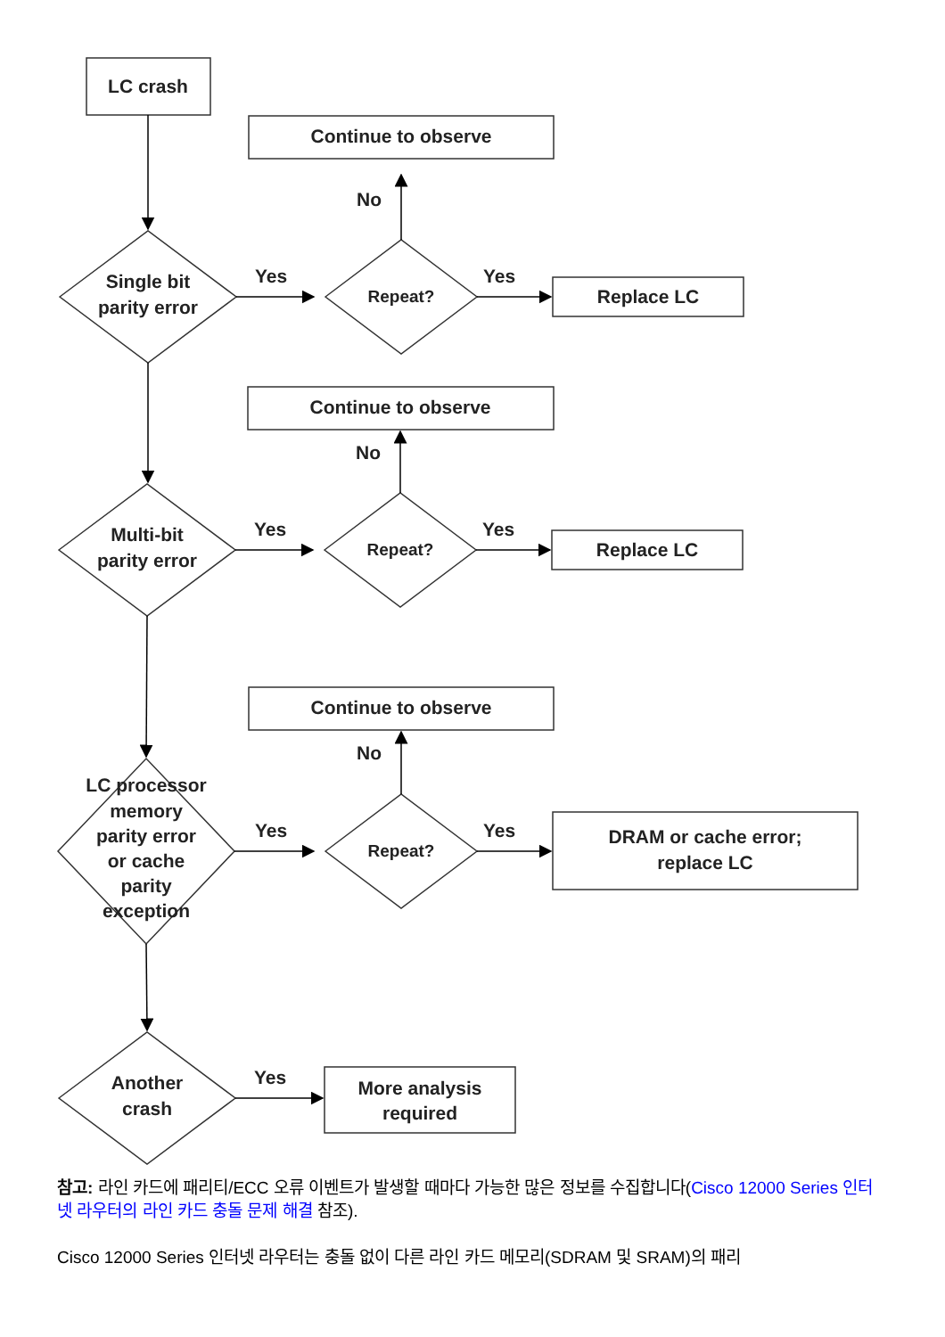LC crash
Continue to observe
No
Single bit
parity error
Yes
Repeat?
Yes
Replace LC
Continue to observe
No
Multi-bit
parity error
Yes
Repeat?
Yes
Replace LC
Continue to observe
No
LC processor
memory
parity error
or cache
parity
exception
Yes
Repeat?
Yes
DRAM or cache error;
replace LC
Another
crash
Yes
More analysis
required
참고: 라인 카드에 패리티/ECC 오류 이벤트가 발생할 때마다 가능한 많은 정보를 수집합니다(Cisco 12000 Series 인터넷 라우터의 라인 카드 충돌 문제 해결 참조).
Cisco 12000 Series 인터넷 라우터는 충돌 없이 다른 라인 카드 메모리(SDRAM 및 SRAM)의 패리